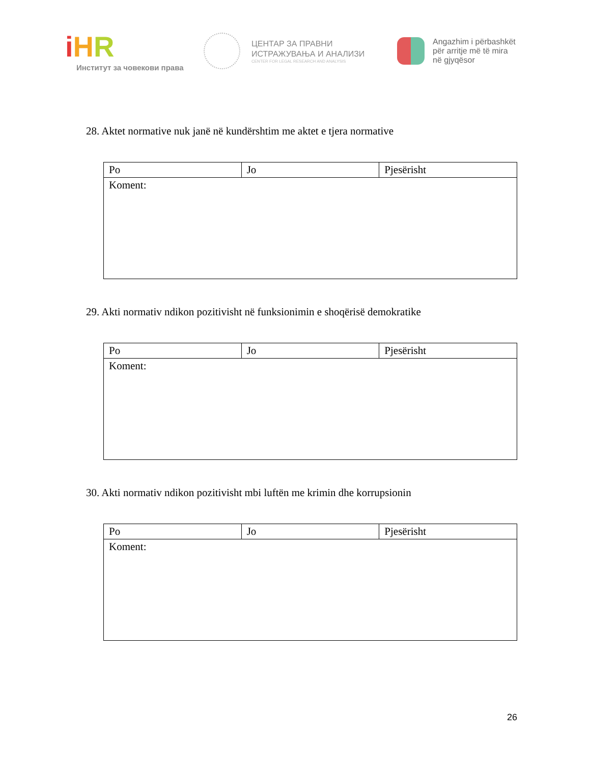iHR
Институт за човекови права
ЦЕНТАР ЗА ПРАВНИ
ИСТРАЖУВАЊА И АНАЛИЗИ
CENTER FOR LEGAL RESEARCH AND ANALYSIS
Angazhim i përbashkët
për arritje më të mira
në gjyqësor
28. Aktet normative nuk janë në kundërshtim me aktet e tjera normative
| Po | Jo | Pjesërisht |
| Koment: | | |
29. Akti normativ ndikon pozitivisht në funksionimin e shoqërisë demokratike
| Po | Jo | Pjesërisht |
| Koment: | | |
30. Akti normativ ndikon pozitivisht mbi luftën me krimin dhe korrupsionin
| Po | Jo | Pjesërisht |
| Koment: | | |
26